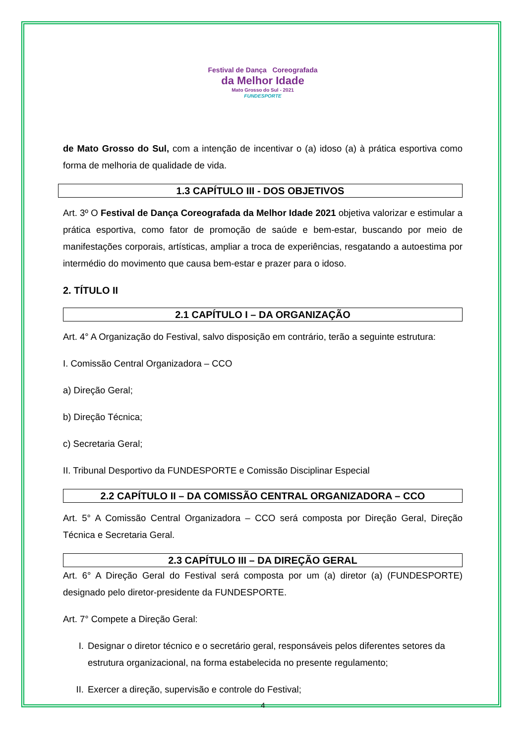Festival de Dança Coreografada
da Melhor Idade
Mato Grosso do Sul - 2021
FUNDESPORTE
de Mato Grosso do Sul, com a intenção de incentivar o (a) idoso (a) à prática esportiva como forma de melhoria de qualidade de vida.
1.3 CAPÍTULO III - DOS OBJETIVOS
Art. 3º O Festival de Dança Coreografada da Melhor Idade 2021 objetiva valorizar e estimular a prática esportiva, como fator de promoção de saúde e bem-estar, buscando por meio de manifestações corporais, artísticas, ampliar a troca de experiências, resgatando a autoestima por intermédio do movimento que causa bem-estar e prazer para o idoso.
2. TÍTULO II
2.1 CAPÍTULO I – DA ORGANIZAÇÃO
Art. 4° A Organização do Festival, salvo disposição em contrário, terão a seguinte estrutura:
I. Comissão Central Organizadora – CCO
a) Direção Geral;
b) Direção Técnica;
c) Secretaria Geral;
II. Tribunal Desportivo da FUNDESPORTE e Comissão Disciplinar Especial
2.2 CAPÍTULO II – DA COMISSÃO CENTRAL ORGANIZADORA – CCO
Art. 5° A Comissão Central Organizadora – CCO será composta por Direção Geral, Direção Técnica e Secretaria Geral.
2.3 CAPÍTULO III – DA DIREÇÃO GERAL
Art. 6° A Direção Geral do Festival será composta por um (a) diretor (a) (FUNDESPORTE) designado pelo diretor-presidente da FUNDESPORTE.
Art. 7° Compete a Direção Geral:
I. Designar o diretor técnico e o secretário geral, responsáveis pelos diferentes setores da estrutura organizacional, na forma estabelecida no presente regulamento;
II.
Exercer a direção, supervisão e controle do Festival;
4